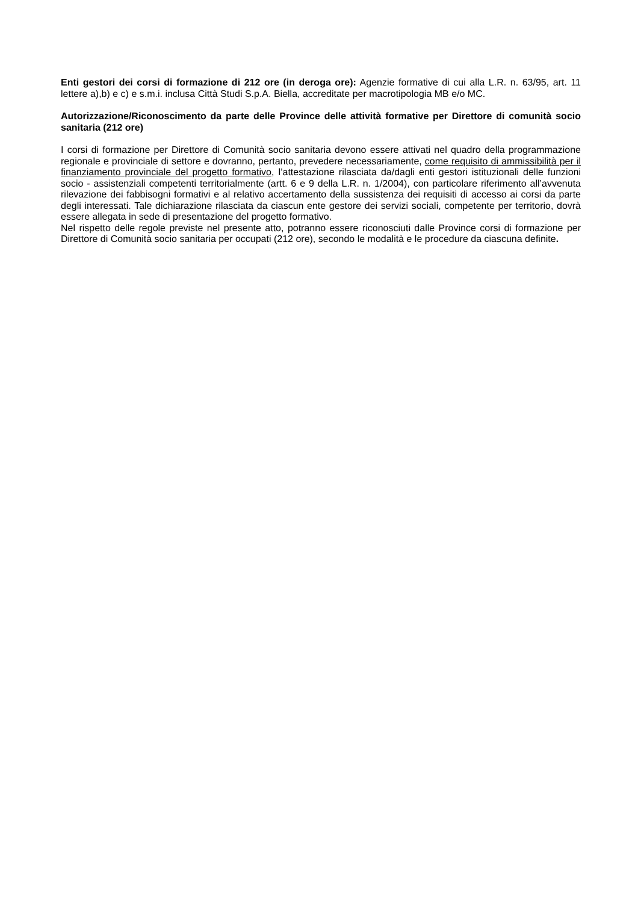Enti gestori dei corsi di formazione di 212 ore (in deroga ore): Agenzie formative di cui alla L.R. n. 63/95, art. 11 lettere a),b) e c) e s.m.i. inclusa Città Studi S.p.A. Biella, accreditate per macrotipologia MB e/o MC.
Autorizzazione/Riconoscimento da parte delle Province delle attività formative per Direttore di comunità socio sanitaria (212 ore)
I corsi di formazione per Direttore di Comunità socio sanitaria devono essere attivati nel quadro della programmazione regionale e provinciale di settore e dovranno, pertanto, prevedere necessariamente, come requisito di ammissibilità per il finanziamento provinciale del progetto formativo, l’attestazione rilasciata da/dagli enti gestori istituzionali delle funzioni socio - assistenziali competenti territorialmente (artt. 6 e 9 della L.R. n. 1/2004), con particolare riferimento all’avvenuta rilevazione dei fabbisogni formativi e al relativo accertamento della sussistenza dei requisiti di accesso ai corsi da parte degli interessati. Tale dichiarazione rilasciata da ciascun ente gestore dei servizi sociali, competente per territorio, dovrà essere allegata in sede di presentazione del progetto formativo.
Nel rispetto delle regole previste nel presente atto, potranno essere riconosciuti dalle Province corsi di formazione per Direttore di Comunità socio sanitaria per occupati (212 ore), secondo le modalità e le procedure da ciascuna definite.